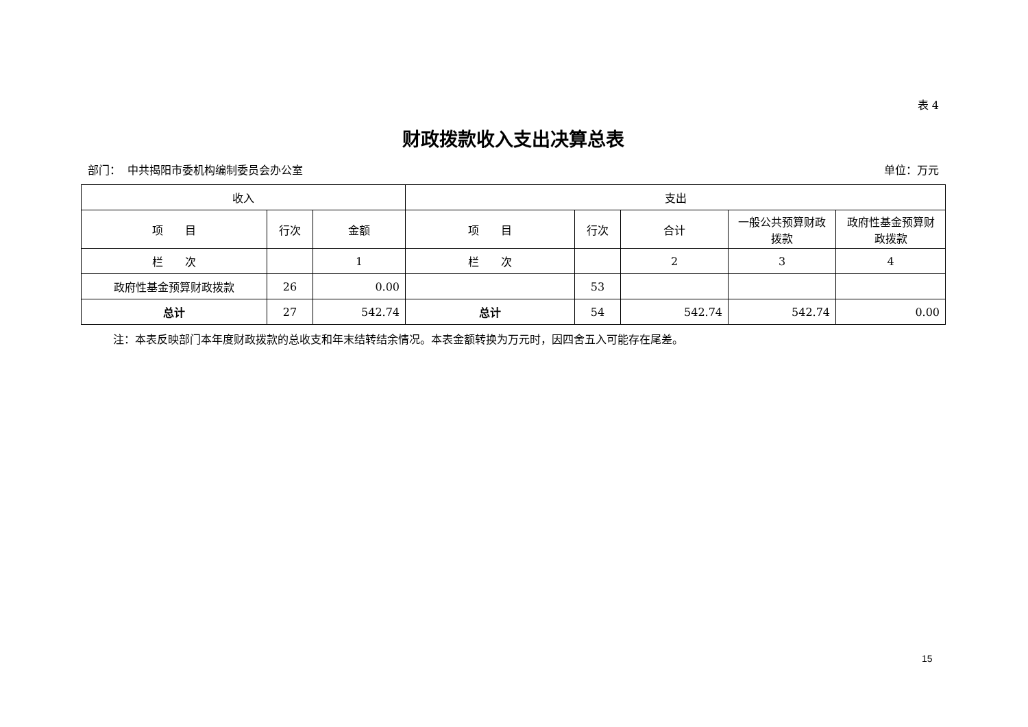表 4
财政拨款收入支出决算总表
部门： 中共揭阳市委机构编制委员会办公室 单位：万元
| 收入 | | | 支出 | | | | |
| --- | --- | --- | --- | --- | --- | --- | --- |
| 项 目 | 行次 | 金额 | 项 目 | 行次 | 合计 | 一般公共预算财政拨款 | 政府性基金预算财政拨款 |
| 栏 次 | | 1 | 栏 次 | | 2 | 3 | 4 |
| 政府性基金预算财政拨款 | 26 | 0.00 | | 53 | | | |
| 总计 | 27 | 542.74 | 总计 | 54 | 542.74 | 542.74 | 0.00 |
注：本表反映部门本年度财政拨款的总收支和年末结转结余情况。本表金额转换为万元时，因四舍五入可能存在尾差。
15